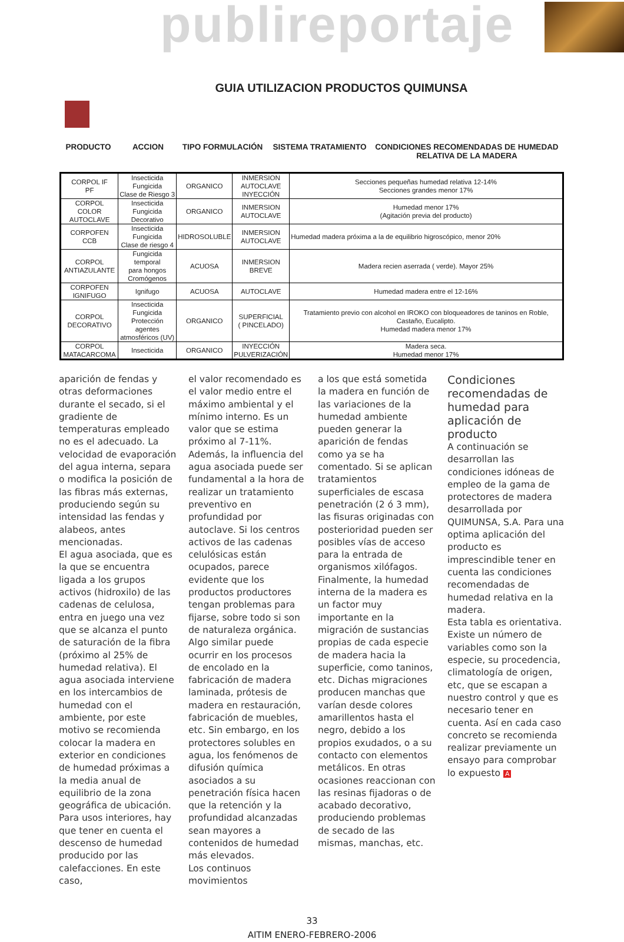publireportaje
GUIA UTILIZACION PRODUCTOS QUIMUNSA
PRODUCTO ACCION TIPO FORMULACIÓN SISTEMA TRATAMIENTO CONDICIONES RECOMENDADAS DE HUMEDAD RELATIVA DE LA MADERA
| CORPOL IF PF | Insecticida Fungicida Clase de Riesgo 3 | ORGANICO | INMERSION AUTOCLAVE INYECCIÓN | Secciones pequeñas humedad relativa 12-14% Secciones grandes menor 17% |
| CORPOL COLOR AUTOCLAVE | Insecticida Fungicida Decorativo | ORGANICO | INMERSION AUTOCLAVE | Humedad menor 17% (Agitación previa del producto) |
| CORPOFEN CCB | Insecticida Fungicida Clase de riesgo 4 | HIDROSOLUBLE | INMERSION AUTOCLAVE | Humedad madera próxima a la de equilibrio higroscópico, menor 20% |
| CORPOL ANTIAZULANTE | Fungicida temporal para hongos Cromógenos | ACUOSA | INMERSION BREVE | Madera recien aserrada ( verde). Mayor 25% |
| CORPOFEN IGNIFUGO | Ignifugo | ACUOSA | AUTOCLAVE | Humedad madera entre el 12-16% |
| CORPOL DECORATIVO | Insecticida Fungicida Protección agentes atmosféricos (UV) | ORGANICO | SUPERFICIAL ( PINCELADO) | Tratamiento previo con alcohol en IROKO con bloqueadores de taninos en Roble, Castaño, Eucalipto. Humedad madera menor 17% |
| CORPOL MATACARCOMA | Insecticida | ORGANICO | INYECCIÓN PULVERIZACIÓN | Madera seca. Humedad menor 17% |
aparición de fendas y otras deformaciones durante el secado, si el gradiente de temperaturas empleado no es el adecuado. La velocidad de evaporación del agua interna, separa o modifica la posición de las fibras más externas, produciendo según su intensidad las fendas y alabeos, antes mencionadas.
El agua asociada, que es la que se encuentra ligada a los grupos activos (hidroxilo) de las cadenas de celulosa, entra en juego una vez que se alcanza el punto de saturación de la fibra (próximo al 25% de humedad relativa). El agua asociada interviene en los intercambios de humedad con el ambiente, por este motivo se recomienda colocar la madera en exterior en condiciones de humedad próximas a la media anual de equilibrio de la zona geográfica de ubicación. Para usos interiores, hay que tener en cuenta el descenso de humedad producido por las calefacciones. En este caso,
el valor recomendado es el valor medio entre el máximo ambiental y el mínimo interno. Es un valor que se estima próximo al 7-11%.
Además, la influencia del agua asociada puede ser fundamental a la hora de realizar un tratamiento preventivo en profundidad por autoclave. Si los centros activos de las cadenas celulósicas están ocupados, parece evidente que los productos productores tengan problemas para fijarse, sobre todo si son de naturaleza orgánica. Algo similar puede ocurrir en los procesos de encolado en la fabricación de madera laminada, prótesis de madera en restauración, fabricación de muebles, etc. Sin embargo, en los protectores solubles en agua, los fenómenos de difusión química asociados a su penetración física hacen que la retención y la profundidad alcanzadas sean mayores a contenidos de humedad más elevados.
Los continuos movimientos
a los que está sometida la madera en función de las variaciones de la humedad ambiente pueden generar la aparición de fendas como ya se ha comentado. Si se aplican tratamientos superficiales de escasa penetración (2 ó 3 mm), las fisuras originadas con posterioridad pueden ser posibles vías de acceso para la entrada de organismos xilófagos.
Finalmente, la humedad interna de la madera es un factor muy importante en la migración de sustancias propias de cada especie de madera hacia la superficie, como taninos, etc. Dichas migraciones producen manchas que varían desde colores amarillentos hasta el negro, debido a los propios exudados, o a su contacto con elementos metálicos. En otras ocasiones reaccionan con las resinas fijadoras o de acabado decorativo, produciendo problemas de secado de las mismas, manchas, etc.
Condiciones recomendadas de humedad para aplicación de producto
A continuación se desarrollan las condiciones idóneas de empleo de la gama de protectores de madera desarrollada por QUIMUNSA, S.A. Para una optima aplicación del producto es imprescindible tener en cuenta las condiciones recomendadas de humedad relativa en la madera.
Esta tabla es orientativa. Existe un número de variables como son la especie, su procedencia, climatología de origen, etc, que se escapan a nuestro control y que es necesario tener en cuenta. Así en cada caso concreto se recomienda realizar previamente un ensayo para comprobar lo expuesto A
33
AITIM ENERO-FEBRERO-2006